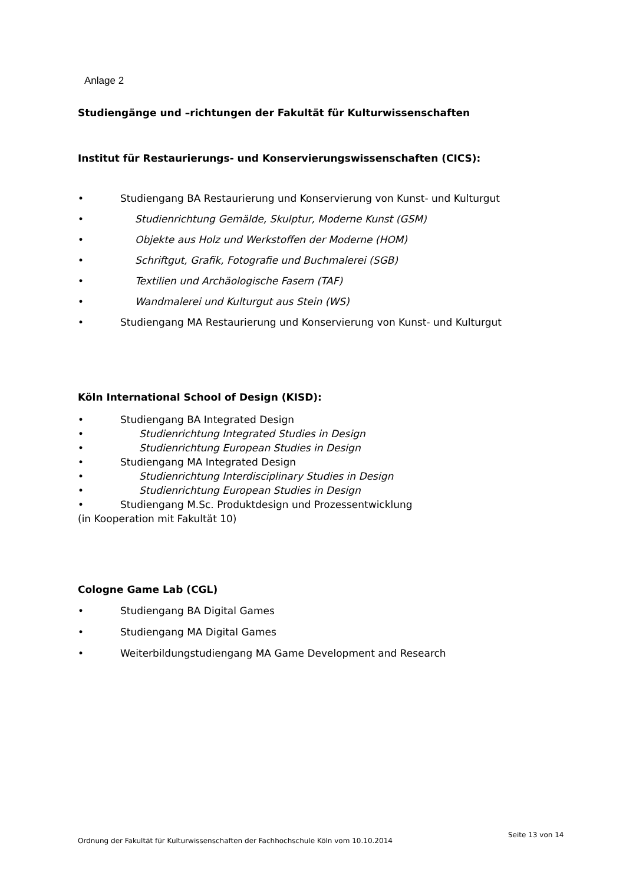Anlage 2
Studiengänge und –richtungen der Fakultät für Kulturwissenschaften
Institut für Restaurierungs- und Konservierungswissenschaften (CICS):
• Studiengang BA Restaurierung und Konservierung von Kunst- und Kulturgut
• Studienrichtung Gemälde, Skulptur, Moderne Kunst (GSM)
• Objekte aus Holz und Werkstoffen der Moderne (HOM)
• Schriftgut, Grafik, Fotografie und Buchmalerei (SGB)
• Textilien und Archäologische Fasern (TAF)
• Wandmalerei und Kulturgut aus Stein (WS)
• Studiengang MA Restaurierung und Konservierung von Kunst- und Kulturgut
Köln International School of Design (KISD):
• Studiengang BA Integrated Design
• Studienrichtung Integrated Studies in Design
• Studienrichtung European Studies in Design
• Studiengang MA Integrated Design
• Studienrichtung Interdisciplinary Studies in Design
• Studienrichtung European Studies in Design
• Studiengang M.Sc. Produktdesign und Prozessentwicklung
(in Kooperation mit Fakultät 10)
Cologne Game Lab (CGL)
• Studiengang BA Digital Games
• Studiengang MA Digital Games
• Weiterbildungstudiengang MA Game Development and Research
Seite 13 von 14
Ordnung der Fakultät für Kulturwissenschaften der Fachhochschule Köln vom 10.10.2014